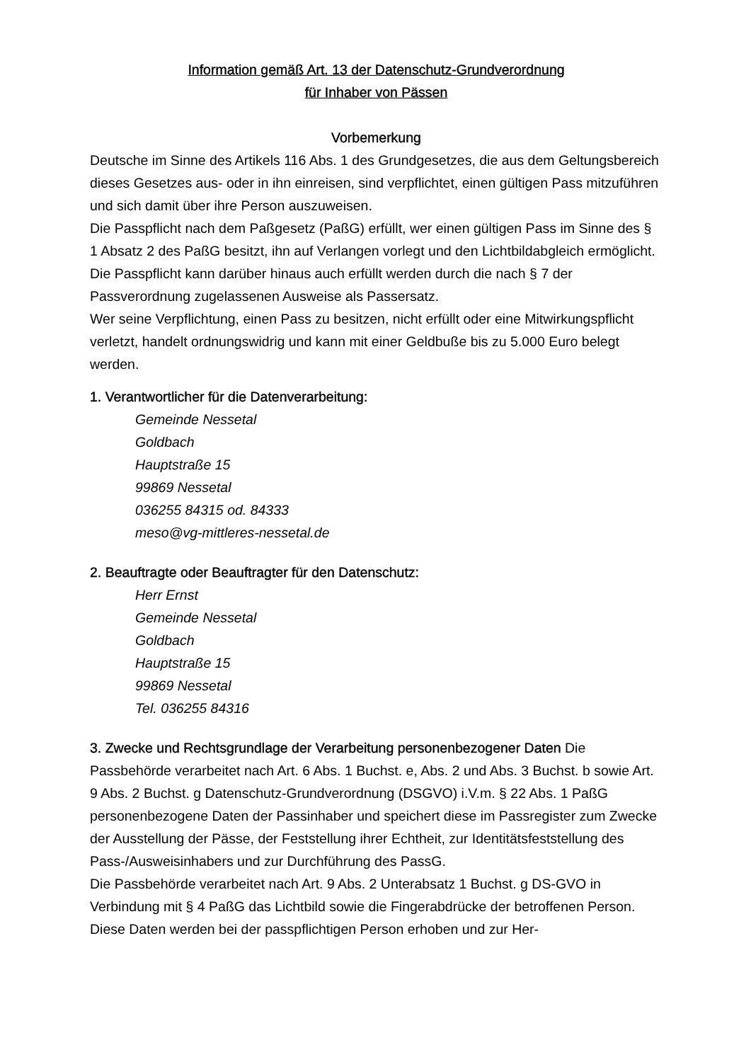Information gemäß Art. 13 der Datenschutz-Grundverordnung
für Inhaber von Pässen
Vorbemerkung
Deutsche im Sinne des Artikels 116 Abs. 1 des Grundgesetzes, die aus dem Gel­tungsbereich dieses Gesetzes aus- oder in ihn einreisen, sind verpflichtet, einen gül­tigen Pass mitzuführen und sich damit über ihre Person auszuweisen.
Die Passpflicht nach dem Paßgesetz (PaßG) erfüllt, wer einen gültigen Pass im Sinne des § 1 Absatz 2 des PaßG besitzt, ihn auf Verlangen vorlegt und den Licht­bildabgleich ermöglicht. Die Passpflicht kann darüber hinaus auch erfüllt werden durch die nach § 7 der Passverordnung zugelassenen Ausweise als Passersatz.
Wer seine Verpflichtung, einen Pass zu besitzen, nicht erfüllt oder eine Mitwirkungs­pflicht verletzt, handelt ordnungswidrig und kann mit einer Geldbuße bis zu 5.000 Euro belegt werden.
1. Verantwortlicher für die Datenverarbeitung:
Gemeinde Nessetal
Goldbach
Hauptstraße 15
99869 Nessetal
036255 84315 od. 84333
meso@vg-mittleres-nessetal.de
2. Beauftragte oder Beauftragter für den Datenschutz:
Herr Ernst
Gemeinde Nessetal
Goldbach
Hauptstraße 15
99869 Nessetal
Tel. 036255 84316
3. Zwecke und Rechtsgrundlage der Verarbeitung personenbezogener Daten Die Passbehörde verarbeitet nach Art. 6 Abs. 1 Buchst. e, Abs. 2 und Abs. 3 Buchst. b sowie Art. 9 Abs. 2 Buchst. g Datenschutz-Grundverordnung (DSGVO) i.V.m. § 22 Abs. 1 PaßG personenbezogene Daten der Passinhaber und speichert diese im Passregister zum Zwecke der Ausstellung der Pässe, der Feststellung ihrer Echtheit, zur Identitätsfeststellung des Pass-/Ausweisinhabers und zur Durchführung des PassG.
Die Passbehörde verarbeitet nach Art. 9 Abs. 2 Unterabsatz 1 Buchst. g DS-GVO in Verbindung mit § 4 PaßG das Lichtbild sowie die Fingerabdrücke der betroffenen Person. Diese Daten werden bei der passpflichtigen Person erhoben und zur Her-